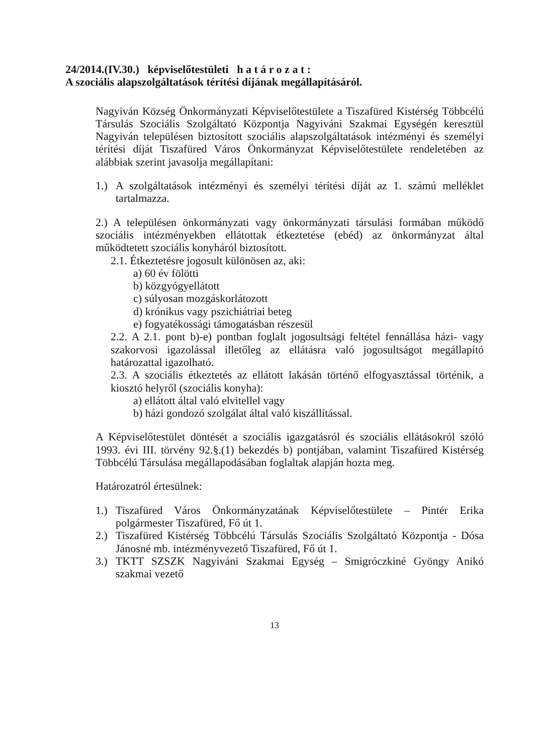24/2014.(IV.30.) képviselőtestületi h a t á r o z a t :
A szociális alapszolgáltatások térítési díjának megállapításáról.
Nagyiván Község Önkormányzati Képviselőtestülete a Tiszafüred Kistérség Többcélú Társulás Szociális Szolgáltató Központja Nagyiváni Szakmai Egységén keresztül Nagyiván településen biztosított szociális alapszolgáltatások intézményi és személyi térítési díját Tiszafüred Város Önkormányzat Képviselőtestülete rendeletében az alábbiak szerint javasolja megállapítani:
1.) A szolgáltatások intézményi és személyi térítési díját az 1. számú melléklet tartalmazza.
2.) A településen önkormányzati vagy önkormányzati társulási formában működő szociális intézményekben ellátottak étkeztetése (ebéd) az önkormányzat által működtetett szociális konyháról biztosított.
2.1. Étkeztetésre jogosult különösen az, aki:
a) 60 év fölötti
b) közgyógyellátott
c) súlyosan mozgáskorlátozott
d) krónikus vagy pszichiátriai beteg
e) fogyatékossági támogatásban részesül
2.2. A 2.1. pont b)-e) pontban foglalt jogosultsági feltétel fennállása házi- vagy szakorvosi igazolással illetőleg az ellátásra való jogosultságot megállapító határozattal igazolható.
2.3. A szociális étkeztetés az ellátott lakásán történő elfogyasztással történik, a kiosztó helyről (szociális konyha):
a) ellátott által való elvitellel vagy
b) házi gondozó szolgálat által való kiszállítással.
A Képviselőtestület döntését a szociális igazgatásról és szociális ellátásokról szóló 1993. évi III. törvény 92.§.(1) bekezdés b) pontjában, valamint Tiszafüred Kistérség Többcélú Társulása megállapodásában foglaltak alapján hozta meg.
Határozatról értesülnek:
1.) Tiszafüred Város Önkormányzatának Képviselőtestülete – Pintér Erika polgármester Tiszafüred, Fő út 1.
2.) Tiszafüred Kistérség Többcélú Társulás Szociális Szolgáltató Központja - Dósa Jánosné mb. intézményvezető Tiszafüred, Fő út 1.
3.) TKTT SZSZK Nagyiváni Szakmai Egység – Smigróczkiné Gyöngy Anikó szakmai vezető
13